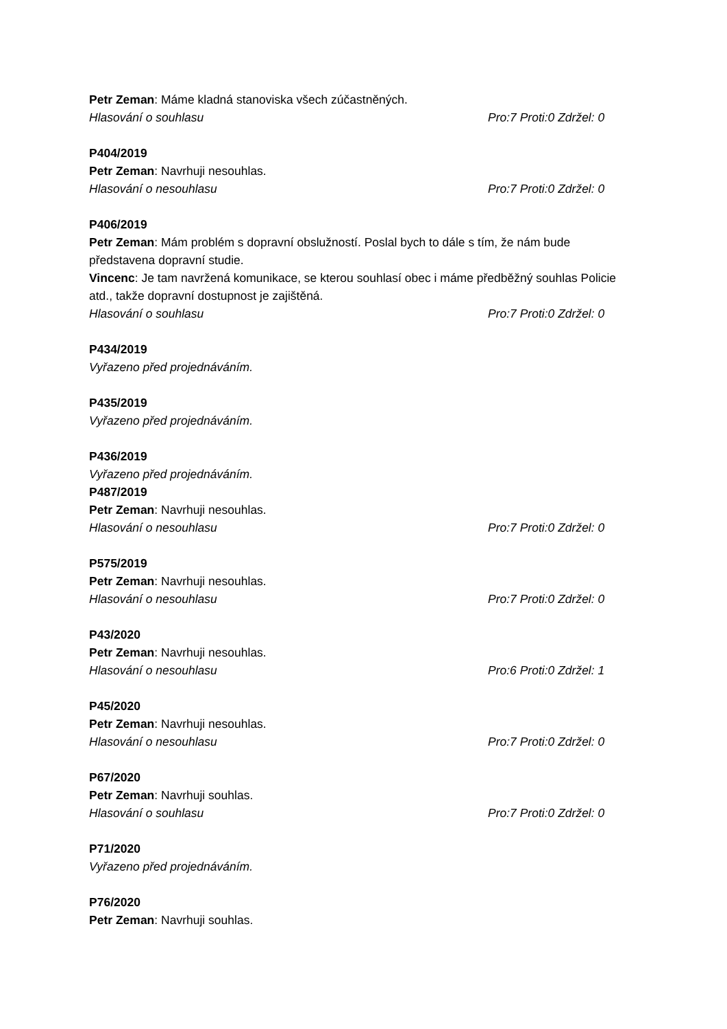Petr Zeman: Máme kladná stanoviska všech zúčastněných.
Hlasování o souhlasu Pro:7 Proti:0 Zdržel: 0
P404/2019
Petr Zeman: Navrhuji nesouhlas.
Hlasování o nesouhlasu Pro:7 Proti:0 Zdržel: 0
P406/2019
Petr Zeman: Mám problém s dopravní obslužností. Poslal bych to dále s tím, že nám bude představena dopravní studie.
Vincenc: Je tam navržená komunikace, se kterou souhlasí obec i máme předběžný souhlas Policie atd., takže dopravní dostupnost je zajištěná.
Hlasování o souhlasu Pro:7 Proti:0 Zdržel: 0
P434/2019
Vyřazeno před projednáváním.
P435/2019
Vyřazeno před projednáváním.
P436/2019
Vyřazeno před projednáváním.
P487/2019
Petr Zeman: Navrhuji nesouhlas.
Hlasování o nesouhlasu Pro:7 Proti:0 Zdržel: 0
P575/2019
Petr Zeman: Navrhuji nesouhlas.
Hlasování o nesouhlasu Pro:7 Proti:0 Zdržel: 0
P43/2020
Petr Zeman: Navrhuji nesouhlas.
Hlasování o nesouhlasu Pro:6 Proti:0 Zdržel: 1
P45/2020
Petr Zeman: Navrhuji nesouhlas.
Hlasování o nesouhlasu Pro:7 Proti:0 Zdržel: 0
P67/2020
Petr Zeman: Navrhuji souhlas.
Hlasování o souhlasu Pro:7 Proti:0 Zdržel: 0
P71/2020
Vyřazeno před projednáváním.
P76/2020
Petr Zeman: Navrhuji souhlas.